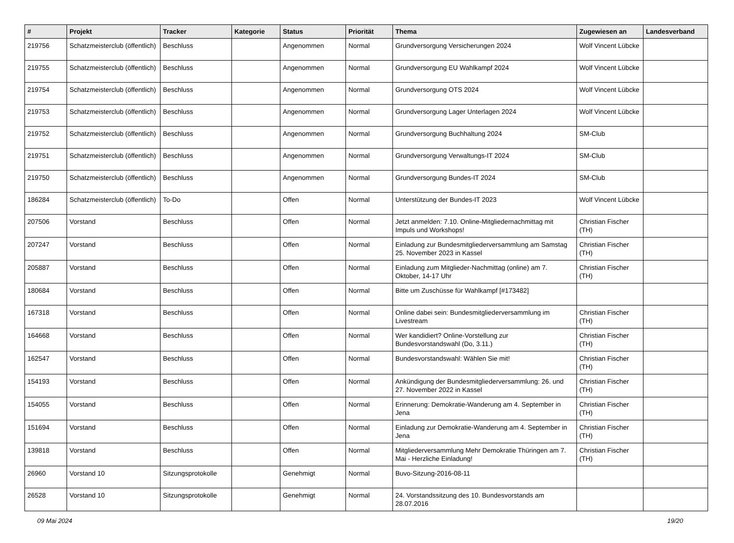| # | Projekt | Tracker | Kategorie | Status | Priorität | Thema | Zugewiesen an | Landesverband |
| --- | --- | --- | --- | --- | --- | --- | --- | --- |
| 219756 | Schatzmeisterclub (öffentlich) | Beschluss | | Angenommen | Normal | Grundversorgung Versicherungen 2024 | Wolf Vincent Lübcke | |
| 219755 | Schatzmeisterclub (öffentlich) | Beschluss | | Angenommen | Normal | Grundversorgung EU Wahlkampf 2024 | Wolf Vincent Lübcke | |
| 219754 | Schatzmeisterclub (öffentlich) | Beschluss | | Angenommen | Normal | Grundversorgung OTS 2024 | Wolf Vincent Lübcke | |
| 219753 | Schatzmeisterclub (öffentlich) | Beschluss | | Angenommen | Normal | Grundversorgung Lager Unterlagen 2024 | Wolf Vincent Lübcke | |
| 219752 | Schatzmeisterclub (öffentlich) | Beschluss | | Angenommen | Normal | Grundversorgung Buchhaltung 2024 | SM-Club | |
| 219751 | Schatzmeisterclub (öffentlich) | Beschluss | | Angenommen | Normal | Grundversorgung Verwaltungs-IT 2024 | SM-Club | |
| 219750 | Schatzmeisterclub (öffentlich) | Beschluss | | Angenommen | Normal | Grundversorgung Bundes-IT 2024 | SM-Club | |
| 186284 | Schatzmeisterclub (öffentlich) | To-Do | | Offen | Normal | Unterstützung der Bundes-IT 2023 | Wolf Vincent Lübcke | |
| 207506 | Vorstand | Beschluss | | Offen | Normal | Jetzt anmelden: 7.10. Online-Mitgliedernachmittag mit Impuls und Workshops! | Christian Fischer (TH) | |
| 207247 | Vorstand | Beschluss | | Offen | Normal | Einladung zur Bundesmitgliederversammlung am Samstag 25. November 2023 in Kassel | Christian Fischer (TH) | |
| 205887 | Vorstand | Beschluss | | Offen | Normal | Einladung zum Mitglieder-Nachmittag (online) am 7. Oktober, 14-17 Uhr | Christian Fischer (TH) | |
| 180684 | Vorstand | Beschluss | | Offen | Normal | Bitte um Zuschüsse für Wahlkampf [#173482] | | |
| 167318 | Vorstand | Beschluss | | Offen | Normal | Online dabei sein: Bundesmitgliederversammlung im Livestream | Christian Fischer (TH) | |
| 164668 | Vorstand | Beschluss | | Offen | Normal | Wer kandidiert? Online-Vorstellung zur Bundesvorstandswahl (Do, 3.11.) | Christian Fischer (TH) | |
| 162547 | Vorstand | Beschluss | | Offen | Normal | Bundesvorstandswahl: Wählen Sie mit! | Christian Fischer (TH) | |
| 154193 | Vorstand | Beschluss | | Offen | Normal | Ankündigung der Bundesmitgliederversammlung: 26. und 27. November 2022 in Kassel | Christian Fischer (TH) | |
| 154055 | Vorstand | Beschluss | | Offen | Normal | Erinnerung: Demokratie-Wanderung am 4. September in Jena | Christian Fischer (TH) | |
| 151694 | Vorstand | Beschluss | | Offen | Normal | Einladung zur Demokratie-Wanderung am 4. September in Jena | Christian Fischer (TH) | |
| 139818 | Vorstand | Beschluss | | Offen | Normal | Mitgliederversammlung Mehr Demokratie Thüringen am 7. Mai - Herzliche Einladung! | Christian Fischer (TH) | |
| 26960 | Vorstand 10 | Sitzungsprotokolle | | Genehmigt | Normal | Buvo-Sitzung-2016-08-11 | | |
| 26528 | Vorstand 10 | Sitzungsprotokolle | | Genehmigt | Normal | 24. Vorstandssitzung des 10. Bundesvorstands am 28.07.2016 | | |
09 Mai 2024 19/20